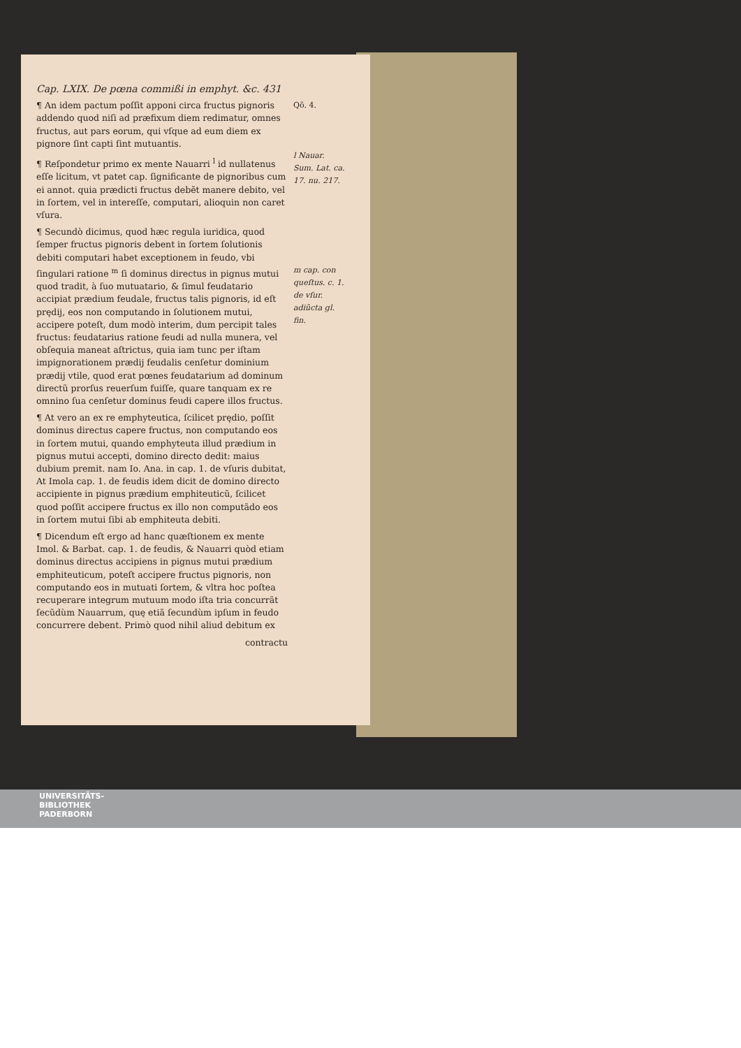Cap. LXIX. De pœna commißi in emphyt. &c. 431
¶ An idem pactum poſſit apponi circa fructus pignoris addendo quod niſi ad præfixum diem redimatur, omnes fructus, aut pars eorum, qui vſque ad eum diem ex pignore ſint capti ſint mutuantis.
¶ Reſpondetur primo ex mente Nauarri <sup>l</sup> id nullatenus eſſe licitum, vt patet cap. ſignificante de pignoribus cum ei annot. quia prædicti fructus debẽt manere debito, vel in ſortem, vel in intereſſe, computari, alioquin non caret vſura.
¶ Secundò dicimus, quod hæc regula iuridica, quod ſemper fructus pignoris debent in ſortem ſolutionis debiti computari habet exceptionem in feudo, vbi ſingulari ratione <sup>m</sup> ſi dominus directus in pignus mutui quod tradit, à ſuo mutuatario, & ſimul feudatario accipiat prædium feudale, fructus talis pignoris, id eſt prędij, eos non computando in ſolutionem mutui, accipere poteſt, dum modò interim, dum percipit tales fructus: feudatarius ratione feudi ad nulla munera, vel obſequia maneat aſtrictus, quia iam tunc per iſtam impignorationem prædij feudalis cenſetur dominium prædij vtile, quod erat pœnes feudatarium ad dominum directũ prorſus reuerſum fuiſſe, quare tanquam ex re omnino ſua cenſetur dominus feudi capere illos fructus.
¶ At vero an ex re emphyteutica, ſcilicet prędio, poſſit dominus directus capere fructus, non computando eos in ſortem mutui, quando emphyteuta illud prædium in pignus mutui accepti, domino directo dedit: maius dubium premit. nam Io. Ana. in cap. 1. de vſuris dubitat, At Imola cap. 1. de feudis idem dicit de domino directo accipiente in pignus prædium emphiteuticũ, ſcilicet quod poſſit accipere fructus ex illo non computãdo eos in ſortem mutui ſibi ab emphiteuta debiti.
¶ Dicendum eſt ergo ad hanc quæſtionem ex mente Imol. & Barbat. cap. 1. de feudis, & Nauarri quòd etiam dominus directus accipiens in pignus mutui prædium emphiteuticum, poteſt accipere fructus pignoris, non computando eos in mutuati ſortem, & vltra hoc poſtea recuperare integrum mutuum modo iſta tria concurrãt ſecũdùm Nauarrum, quę etiã ſecundùm ipſum in feudo concurrere debent. Primò quod nihil aliud debitum ex
contractu
Qõ. 4.
l Nauar. Sum. Lat. ca. 17. nu. 217.
m cap. con queſtus. c. 1. de vſur. adiũcta gl. fin.
UNIVERSITÄTS-
BIBLIOTHEK
PADERBORN